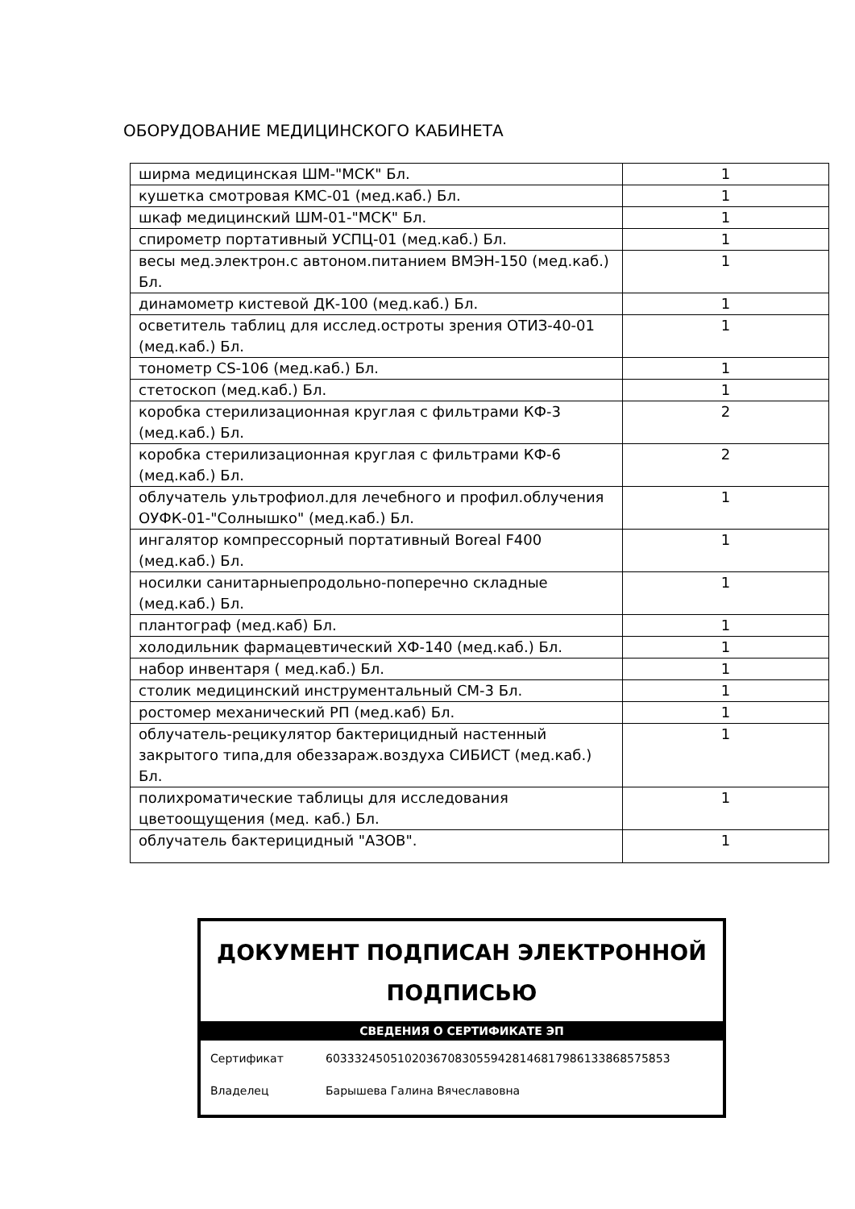ОБОРУДОВАНИЕ МЕДИЦИНСКОГО КАБИНЕТА
| ширма медицинская ШМ-"МСК" Бл. | 1 |
| кушетка смотровая КМС-01 (мед.каб.) Бл. | 1 |
| шкаф медицинский ШМ-01-"МСК" Бл. | 1 |
| спирометр портативный УСПЦ-01 (мед.каб.) Бл. | 1 |
| весы мед.электрон.с автоном.питанием ВМЭН-150 (мед.каб.) Бл. | 1 |
| динамометр кистевой ДК-100 (мед.каб.) Бл. | 1 |
| осветитель таблиц для исслед.остроты зрения ОТИЗ-40-01 (мед.каб.) Бл. | 1 |
| тонометр CS-106 (мед.каб.) Бл. | 1 |
| стетоскоп (мед.каб.) Бл. | 1 |
| коробка стерилизационная круглая с фильтрами КФ-3 (мед.каб.) Бл. | 2 |
| коробка стерилизационная круглая с фильтрами КФ-6 (мед.каб.) Бл. | 2 |
| облучатель ультрофиол.для лечебного и профил.облучения ОУФК-01-"Солнышко" (мед.каб.) Бл. | 1 |
| ингалятор компрессорный портативный Boreal F400 (мед.каб.) Бл. | 1 |
| носилки санитарныепродольно-поперечно складные (мед.каб.) Бл. | 1 |
| плантограф (мед.каб) Бл. | 1 |
| холодильник фармацевтический ХФ-140 (мед.каб.) Бл. | 1 |
| набор инвентаря ( мед.каб.) Бл. | 1 |
| столик медицинский инструментальный СМ-3 Бл. | 1 |
| ростомер механический РП (мед.каб) Бл. | 1 |
| облучатель-рецикулятор бактерицидный настенный закрытого типа,для обеззараж.воздуха СИБИСТ (мед.каб.) Бл. | 1 |
| полихроматические таблицы для исследования цветоощущения (мед. каб.) Бл. | 1 |
| облучатель бактерицидный "АЗОВ". | 1 |
ДОКУМЕНТ ПОДПИСАН ЭЛЕКТРОННОЙ ПОДПИСЬЮ
СВЕДЕНИЯ О СЕРТИФИКАТЕ ЭП
Сертификат 603332450510203670830559428146817986133868575853
Владелец Барышева Галина Вячеславовна